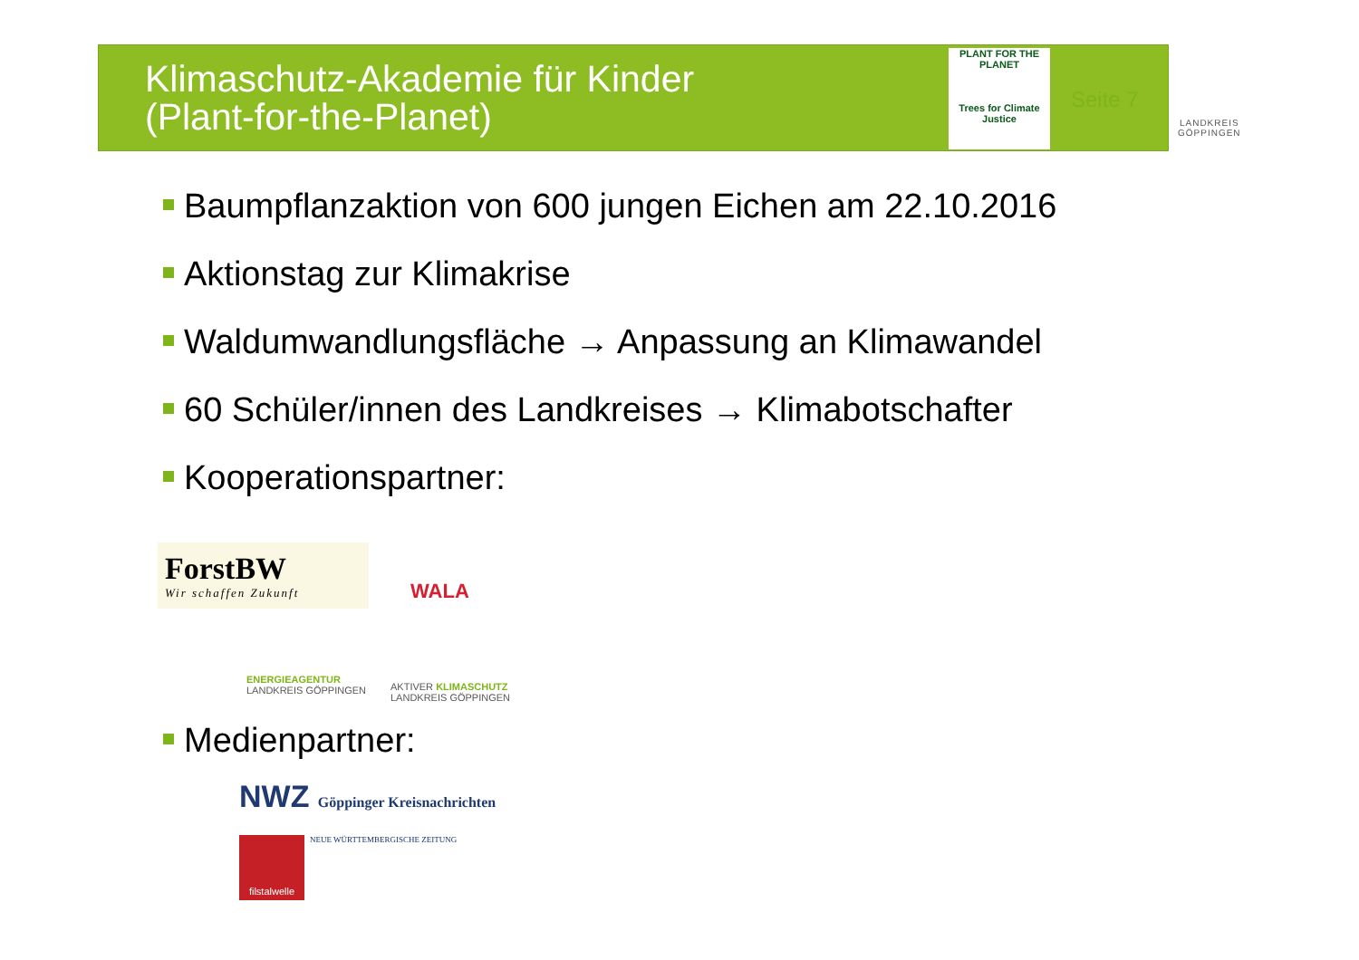Klimaschutz-Akademie für Kinder
(Plant-for-the-Planet)
PLANT FOR THE PLANET
Trees for Climate Justice
Seite 7
LANDKREIS
GÖPPINGEN
Baumpflanzaktion von 600 jungen Eichen am 22.10.2016
Aktionstag zur Klimakrise
Waldumwandlungsfläche → Anpassung an Klimawandel
60 Schüler/innen des Landkreises → Klimabotschafter
Kooperationspartner:
ForstBW
Wir schaffen Zukunft
WALA
ENERGIEAGENTUR
LANDKREIS GÖPPINGEN
AKTIVER KLIMASCHUTZ
LANDKREIS GÖPPINGEN
Medienpartner:
NWZ Göppinger Kreisnachrichten
NEUE WÜRTTEMBERGISCHE ZEITUNG
filstalwelle